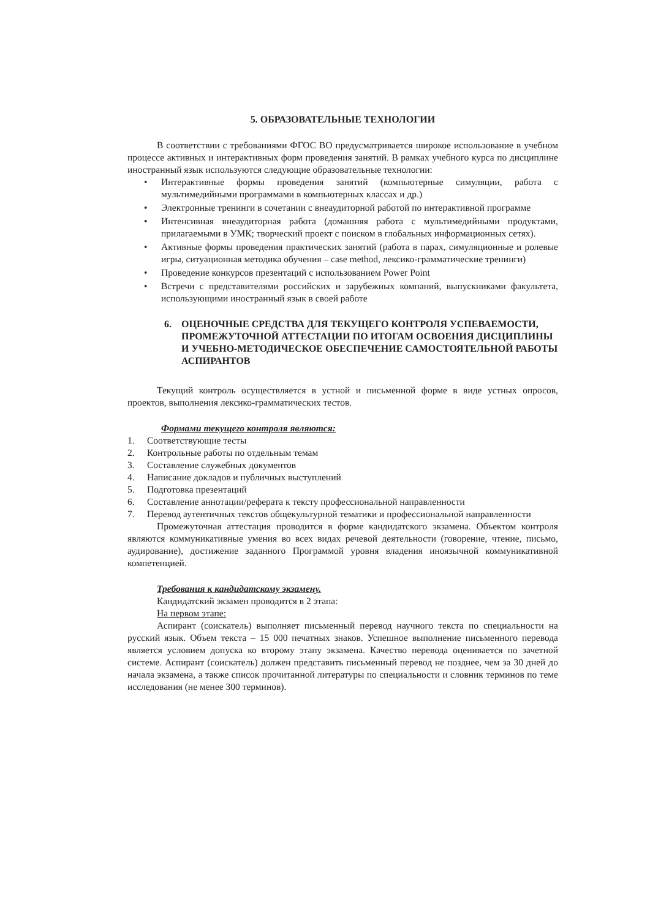5. ОБРАЗОВАТЕЛЬНЫЕ ТЕХНОЛОГИИ
В соответствии с требованиями ФГОС ВО предусматривается широкое использование в учебном процессе активных и интерактивных форм проведения занятий. В рамках учебного курса по дисциплине иностранный язык используются следующие образовательные технологии:
• Интерактивные формы проведения занятий (компьютерные симуляции, работа с мультимедийными программами в компьютерных классах и др.)
• Электронные тренинги в сочетании с внеаудиторной работой по интерактивной программе
• Интенсивная внеаудиторная работа (домашняя работа с мультимедийными продуктами, прилагаемыми в УМК; творческий проект с поиском в глобальных информационных сетях).
• Активные формы проведения практических занятий (работа в парах, симуляционные и ролевые игры, ситуационная методика обучения – case method, лексико-грамматические тренинги)
• Проведение конкурсов презентаций с использованием Power Point
• Встречи с представителями российских и зарубежных компаний, выпускниками факультета, использующими иностранный язык в своей работе
6. ОЦЕНОЧНЫЕ СРЕДСТВА ДЛЯ ТЕКУЩЕГО КОНТРОЛЯ УСПЕВАЕМОСТИ, ПРОМЕЖУТОЧНОЙ АТТЕСТАЦИИ ПО ИТОГАМ ОСВОЕНИЯ ДИСЦИПЛИНЫ И УЧЕБНО-МЕТОДИЧЕСКОЕ ОБЕСПЕЧЕНИЕ САМОСТОЯТЕЛЬНОЙ РАБОТЫ АСПИРАНТОВ
Текущий контроль осуществляется в устной и письменной форме в виде устных опросов, проектов, выполнения лексико-грамматических тестов.
Формами текущего контроля являются:
1. Соответствующие тесты
2. Контрольные работы по отдельным темам
3. Составление служебных документов
4. Написание докладов и публичных выступлений
5. Подготовка презентаций
6. Составление аннотации/реферата к тексту профессиональной направленности
7. Перевод аутентичных текстов общекультурной тематики и профессиональной направленности
Промежуточная аттестация проводится в форме кандидатского экзамена. Объектом контроля являются коммуникативные умения во всех видах речевой деятельности (говорение, чтение, письмо, аудирование), достижение заданного Программой уровня владения иноязычной коммуникативной компетенцией.
Требования к кандидатскому экзамену.
Кандидатский экзамен проводится в 2 этапа:
На первом этапе:
Аспирант (соискатель) выполняет письменный перевод научного текста по специальности на русский язык. Объем текста – 15 000 печатных знаков. Успешное выполнение письменного перевода является условием допуска ко второму этапу экзамена. Качество перевода оценивается по зачетной системе. Аспирант (соискатель) должен представить письменный перевод не позднее, чем за 30 дней до начала экзамена, а также список прочитанной литературы по специальности и словник терминов по теме исследования (не менее 300 терминов).